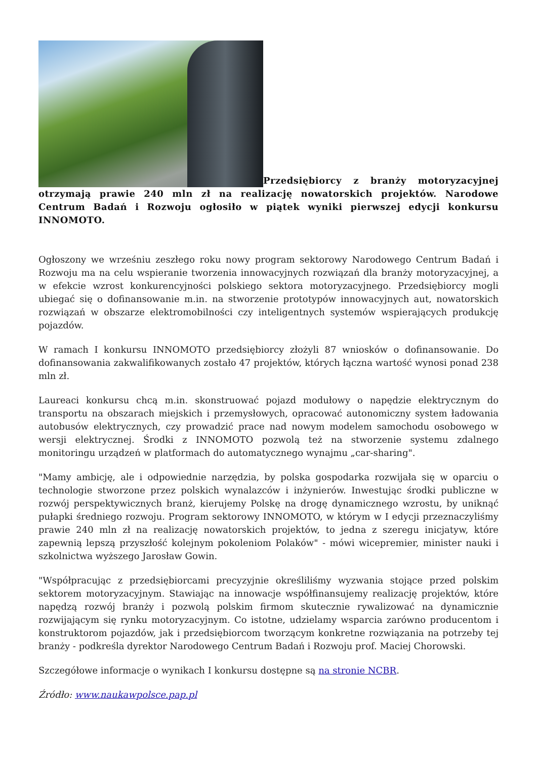Przedsiębiorcy z branży motoryzacyjnej otrzymają prawie 240 mln zł na realizację nowatorskich projektów. Narodowe Centrum Badań i Rozwoju ogłosiło w piątek wyniki pierwszej edycji konkursu INNOMOTO.
Ogłoszony we wrześniu zeszłego roku nowy program sektorowy Narodowego Centrum Badań i Rozwoju ma na celu wspieranie tworzenia innowacyjnych rozwiązań dla branży motoryzacyjnej, a w efekcie wzrost konkurencyjności polskiego sektora motoryzacyjnego. Przedsiębiorcy mogli ubiegać się o dofinansowanie m.in. na stworzenie prototypów innowacyjnych aut, nowatorskich rozwiązań w obszarze elektromobilności czy inteligentnych systemów wspierających produkcję pojazdów.
W ramach I konkursu INNOMOTO przedsiębiorcy złożyli 87 wniosków o dofinansowanie. Do dofinansowania zakwalifikowanych zostało 47 projektów, których łączna wartość wynosi ponad 238 mln zł.
Laureaci konkursu chcą m.in. skonstruować pojazd modułowy o napędzie elektrycznym do transportu na obszarach miejskich i przemysłowych, opracować autonomiczny system ładowania autobusów elektrycznych, czy prowadzić prace nad nowym modelem samochodu osobowego w wersji elektrycznej. Środki z INNOMOTO pozwolą też na stworzenie systemu zdalnego monitoringu urządzeń w platformach do automatycznego wynajmu „car-sharing".
"Mamy ambicję, ale i odpowiednie narzędzia, by polska gospodarka rozwijała się w oparciu o technologie stworzone przez polskich wynalazców i inżynierów. Inwestując środki publiczne w rozwój perspektywicznych branż, kierujemy Polskę na drogę dynamicznego wzrostu, by uniknąć pułapki średniego rozwoju. Program sektorowy INNOMOTO, w którym w I edycji przeznaczyliśmy prawie 240 mln zł na realizację nowatorskich projektów, to jedna z szeregu inicjatyw, które zapewnią lepszą przyszłość kolejnym pokoleniom Polaków" - mówi wicepremier, minister nauki i szkolnictwa wyższego Jarosław Gowin.
"Współpracując z przedsiębiorcami precyzyjnie określiliśmy wyzwania stojące przed polskim sektorem motoryzacyjnym. Stawiając na innowacje współfinansujemy realizację projektów, które napędzą rozwój branży i pozwolą polskim firmom skutecznie rywalizować na dynamicznie rozwijającym się rynku motoryzacyjnym. Co istotne, udzielamy wsparcia zarówno producentom i konstruktorom pojazdów, jak i przedsiębiorcom tworzącym konkretne rozwiązania na potrzeby tej branży - podkreśla dyrektor Narodowego Centrum Badań i Rozwoju prof. Maciej Chorowski.
Szczegółowe informacje o wynikach I konkursu dostępne są na stronie NCBR.
Źródło: www.naukawpolsce.pap.pl